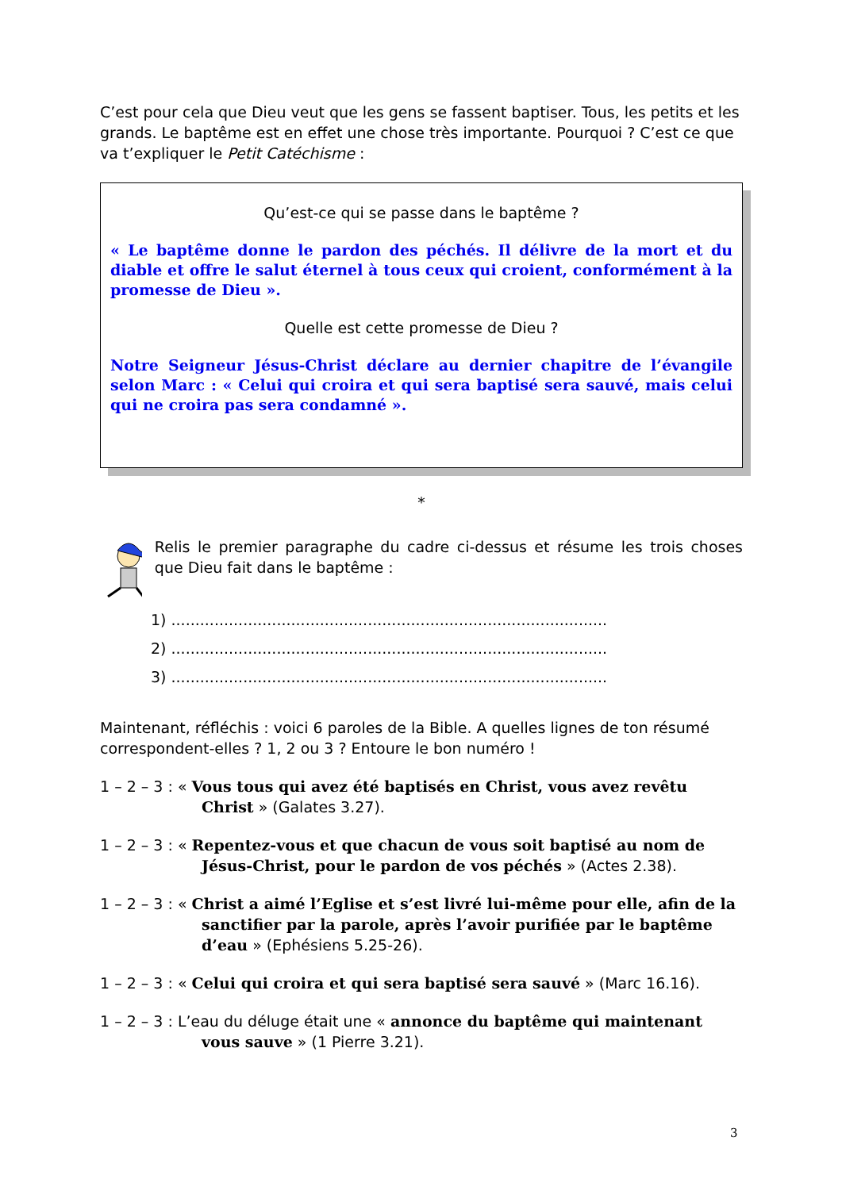C’est pour cela que Dieu veut que les gens se fassent baptiser. Tous, les petits et les grands. Le baptême est en effet une chose très importante. Pourquoi ? C’est ce que va t’expliquer le Petit Catéchisme :
Qu’est-ce qui se passe dans le baptême ?
« Le baptême donne le pardon des péchés. Il délivre de la mort et du diable et offre le salut éternel à tous ceux qui croient, conformément à la promesse de Dieu ».
Quelle est cette promesse de Dieu ?
Notre Seigneur Jésus-Christ déclare au dernier chapitre de l’évangile selon Marc : « Celui qui croira et qui sera baptisé sera sauvé, mais celui qui ne croira pas sera condamné ».
*
Relis le premier paragraphe du cadre ci-dessus et résume les trois choses que Dieu fait dans le baptême :
1) ...........................................................................................
2) ...........................................................................................
3) ...........................................................................................
Maintenant, réfléchis : voici 6 paroles de la Bible. A quelles lignes de ton résumé correspondent-elles ? 1, 2 ou 3 ? Entoure le bon numéro !
1 – 2 – 3 : « Vous tous qui avez été baptisés en Christ, vous avez revêtu Christ » (Galates 3.27).
1 – 2 – 3 : « Repentez-vous et que chacun de vous soit baptisé au nom de Jésus-Christ, pour le pardon de vos péchés » (Actes 2.38).
1 – 2 – 3 : « Christ a aimé l’Eglise et s’est livré lui-même pour elle, afin de la sanctifier par la parole, après l’avoir purifiée par le baptême d’eau » (Ephésiens 5.25-26).
1 – 2 – 3 : « Celui qui croira et qui sera baptisé sera sauvé » (Marc 16.16).
1 – 2 – 3 : L’eau du déluge était une « annonce du baptême qui maintenant vous sauve » (1 Pierre 3.21).
3